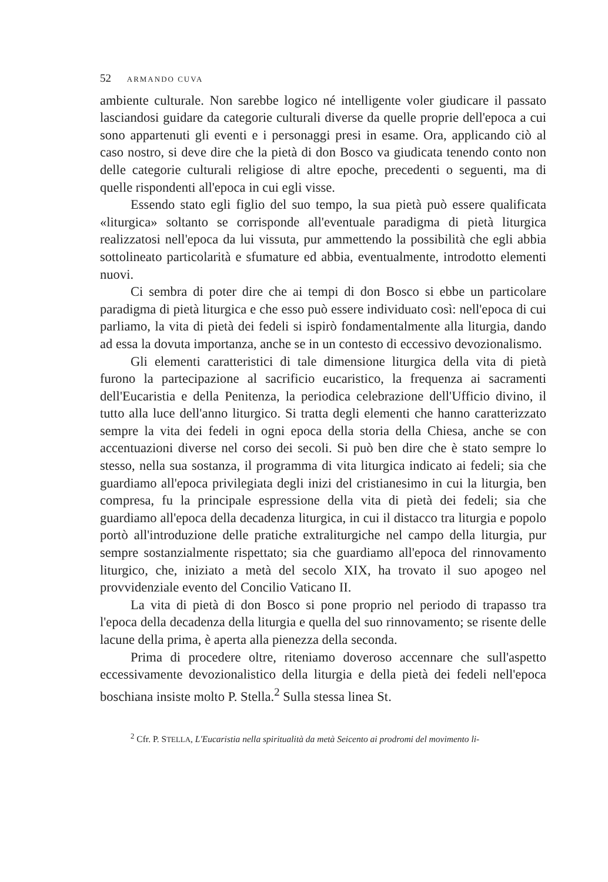52 ARMANDO CUVA
ambiente culturale. Non sarebbe logico né intelligente voler giudicare il passato lasciandosi guidare da categorie culturali diverse da quelle proprie dell'epoca a cui sono appartenuti gli eventi e i personaggi presi in esame. Ora, applicando ciò al caso nostro, si deve dire che la pietà di don Bosco va giudicata tenendo conto non delle categorie culturali religiose di altre epoche, precedenti o seguenti, ma di quelle rispondenti all'epoca in cui egli visse.
Essendo stato egli figlio del suo tempo, la sua pietà può essere qualificata «liturgica» soltanto se corrisponde all'eventuale paradigma di pietà liturgica realizzatosi nell'epoca da lui vissuta, pur ammettendo la possibilità che egli abbia sottolineato particolarità e sfumature ed abbia, eventualmente, introdotto elementi nuovi.
Ci sembra di poter dire che ai tempi di don Bosco si ebbe un particolare paradigma di pietà liturgica e che esso può essere individuato così: nell'epoca di cui parliamo, la vita di pietà dei fedeli si ispirò fondamentalmente alla liturgia, dando ad essa la dovuta importanza, anche se in un contesto di eccessivo devozionalismo.
Gli elementi caratteristici di tale dimensione liturgica della vita di pietà furono la partecipazione al sacrificio eucaristico, la frequenza ai sacramenti dell'Eucaristia e della Penitenza, la periodica celebrazione dell'Ufficio divino, il tutto alla luce dell'anno liturgico. Si tratta degli elementi che hanno caratterizzato sempre la vita dei fedeli in ogni epoca della storia della Chiesa, anche se con accentuazioni diverse nel corso dei secoli. Si può ben dire che è stato sempre lo stesso, nella sua sostanza, il programma di vita liturgica indicato ai fedeli; sia che guardiamo all'epoca privilegiata degli inizi del cristianesimo in cui la liturgia, ben compresa, fu la principale espressione della vita di pietà dei fedeli; sia che guardiamo all'epoca della decadenza liturgica, in cui il distacco tra liturgia e popolo portò all'introduzione delle pratiche extraliturgiche nel campo della liturgia, pur sempre sostanzialmente rispettato; sia che guardiamo all'epoca del rinnovamento liturgico, che, iniziato a metà del secolo XIX, ha trovato il suo apogeo nel provvidenziale evento del Concilio Vaticano II.
La vita di pietà di don Bosco si pone proprio nel periodo di trapasso tra l'epoca della decadenza della liturgia e quella del suo rinnovamento; se risente delle lacune della prima, è aperta alla pienezza della seconda.
Prima di procedere oltre, riteniamo doveroso accennare che sull'aspetto eccessivamente devozionalistico della liturgia e della pietà dei fedeli nell'epoca boschiana insiste molto P. Stella.<sup>2</sup> Sulla stessa linea St.
<sup>2</sup> Cfr. P. STELLA, L'Eucaristia nella spiritualità da metà Seicento ai prodromi del movimento li-